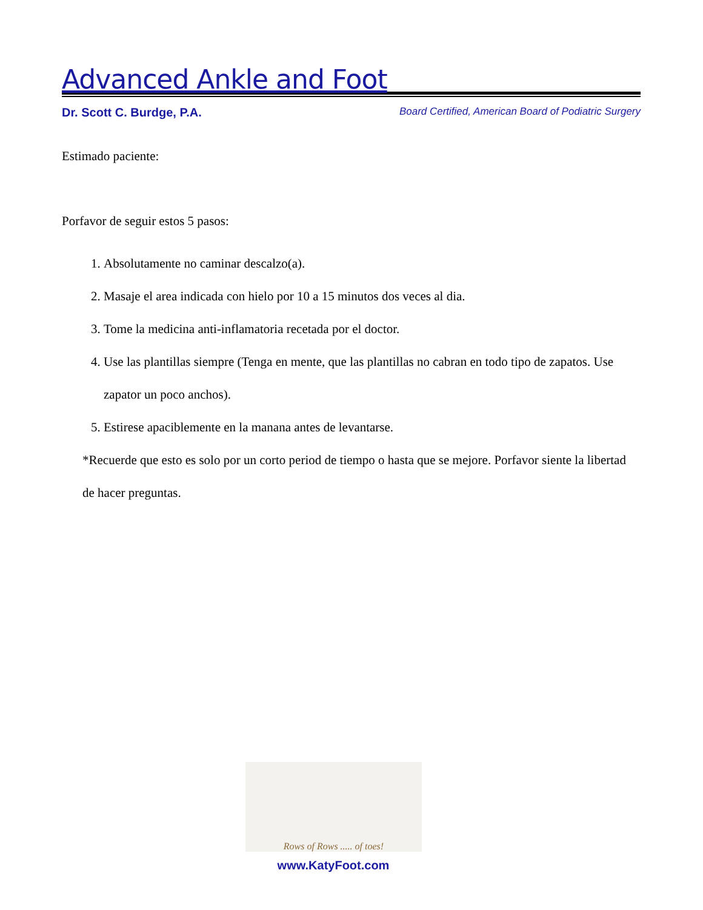Advanced Ankle and Foot
Dr. Scott C. Burdge, P.A. Board Certified, American Board of Podiatric Surgery
Estimado paciente:
Porfavor de seguir estos 5 pasos:
1. Absolutamente no caminar descalzo(a).
2. Masaje el area indicada con hielo por 10 a 15 minutos dos veces al dia.
3. Tome la medicina anti-inflamatoria recetada por el doctor.
4. Use las plantillas siempre (Tenga en mente, que las plantillas no cabran en todo tipo de zapatos. Use zapator un poco anchos).
5. Estirese apaciblemente en la manana antes de levantarse.
*Recuerde que esto es solo por un corto period de tiempo o hasta que se mejore. Porfavor siente la libertad de hacer preguntas.
Rows of Rows ..... of toes!
www.KatyFoot.com